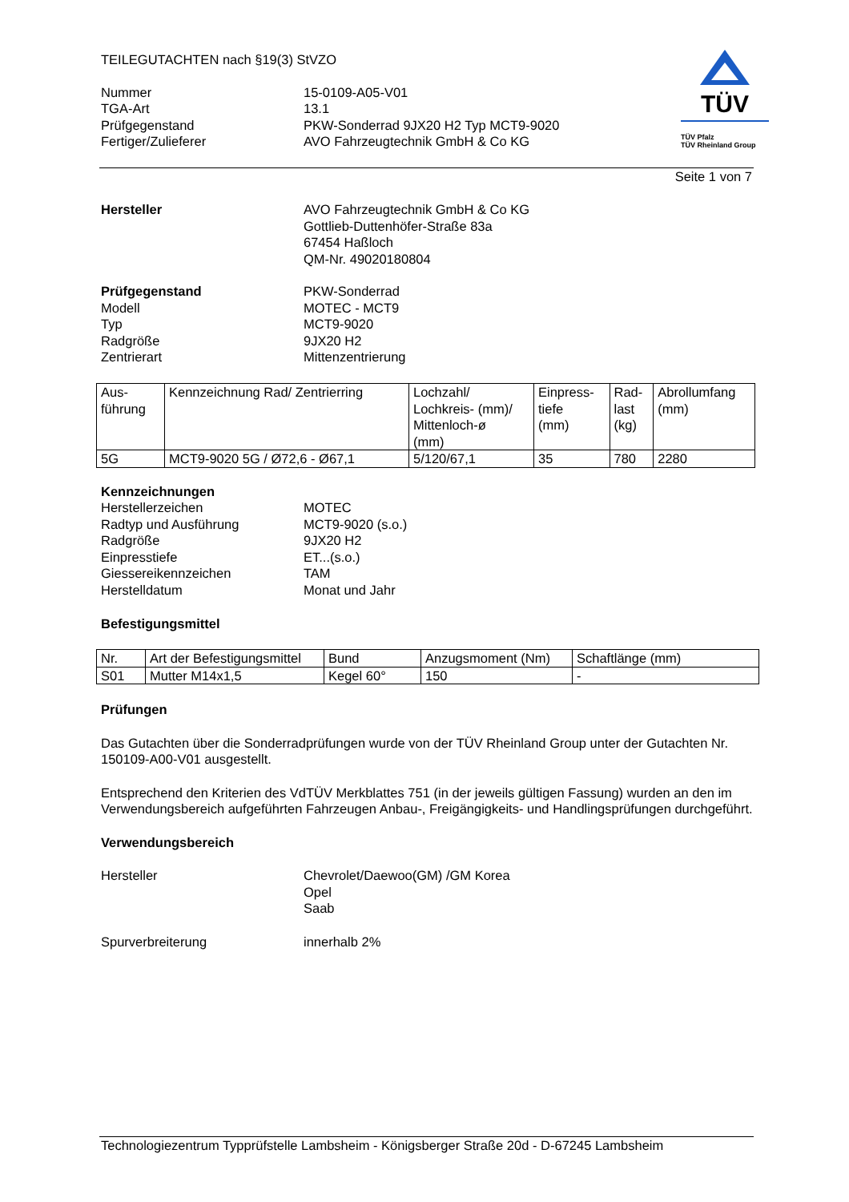TEILEGUTACHTEN nach §19(3) StVZO
Nummer 15-0109-A05-V01 TGA-Art 13.1 Prüfgegenstand PKW-Sonderrad 9JX20 H2 Typ MCT9-9020 Fertiger/Zulieferer AVO Fahrzeugtechnik GmbH & Co KG
TÜV
TÜV Pfalz
TÜV Rheinland Group
Seite 1 von 7
Hersteller AVO Fahrzeugtechnik GmbH & Co KG
Gottlieb-Duttenhöfer-Straße 83a
67454 Haßloch
QM-Nr. 49020180804
Prüfgegenstand PKW-Sonderrad Modell MOTEC - MCT9 Typ MCT9-9020 Radgröße 9JX20 H2 Zentrierart Mittenzentrierung
| Aus- führung | Kennzeichnung Rad/ Zentrierring | Lochzahl/ Lochkreis- (mm)/ Mittenloch-ø (mm) | Einpress- tiefe (mm) | Rad- last (kg) | Abrollumfang (mm) |
| --- | --- | --- | --- | --- | --- |
| 5G | MCT9-9020 5G / Ø72,6 - Ø67,1 | 5/120/67,1 | 35 | 780 | 2280 |
Kennzeichnungen
Herstellerzeichen MOTEC Radtyp und Ausführung MCT9-9020 (s.o.) Radgröße 9JX20 H2 Einpresstiefe ET...(s.o.) Giessereikennzeichen TAM Herstelldatum Monat und Jahr
Befestigungsmittel
| Nr. | Art der Befestigungsmittel | Bund | Anzugsmoment (Nm) | Schaftlänge (mm) |
| --- | --- | --- | --- | --- |
| S01 | Mutter M14x1,5 | Kegel 60° | 150 | - |
Prüfungen
Das Gutachten über die Sonderradprüfungen wurde von der TÜV Rheinland Group unter der Gutachten Nr. 150109-A00-V01 ausgestellt.
Entsprechend den Kriterien des VdTÜV Merkblattes 751 (in der jeweils gültigen Fassung) wurden an den im Verwendungsbereich aufgeführten Fahrzeugen Anbau-, Freigängigkeits- und Handlingsprüfungen durchgeführt.
Verwendungsbereich
Hersteller Chevrolet/Daewoo(GM) /GM Korea
Opel
Saab
Spurverbreiterung innerhalb 2%
Technologiezentrum Typprüfstelle Lambsheim - Königsberger Straße 20d - D-67245 Lambsheim